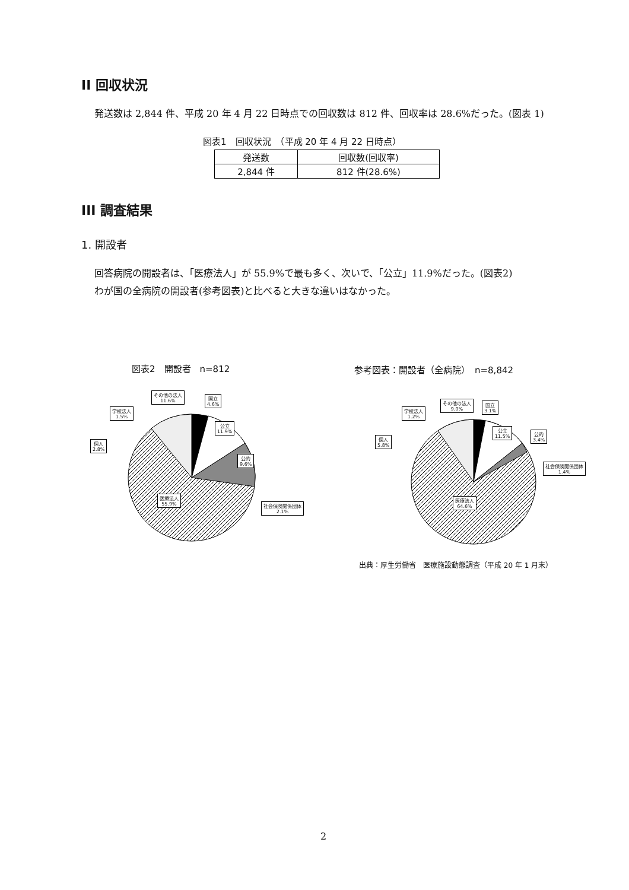II 回収状況
発送数は 2,844 件、平成 20 年 4 月 22 日時点での回収数は 812 件、回収率は 28.6%だった。(図表 1)
図表1　回収状況　（平成 20 年 4 月 22 日時点）
| 発送数 | 回収数(回収率) |
| --- | --- |
| 2,844 件 | 812 件(28.6%) |
III 調査結果
1. 開設者
回答病院の開設者は、「医療法人」が 55.9%で最も多く、次いで、「公立」11.9%だった。(図表2)
わが国の全病院の開設者(参考図表)と比べると大きな違いはなかった。
図表2　開設者　n=812
参考図表：開設者（全病院）　n=8,842
その他の法人
11.6%
国立
4.6%
学校法人
1.5%
公立
11.9%
個人
2.8%
公的
9.6%
医療法人
55.9%
社会保険関係団体
2.1%
その他の法人
9.0%
国立
3.1%
学校法人
1.2%
公立
11.5%
公的
3.4%
個人
5.8%
社会保険関係団体
1.4%
医療法人
64.6%
出典：厚生労働省　医療施設動態調査（平成 20 年 1 月末）
2